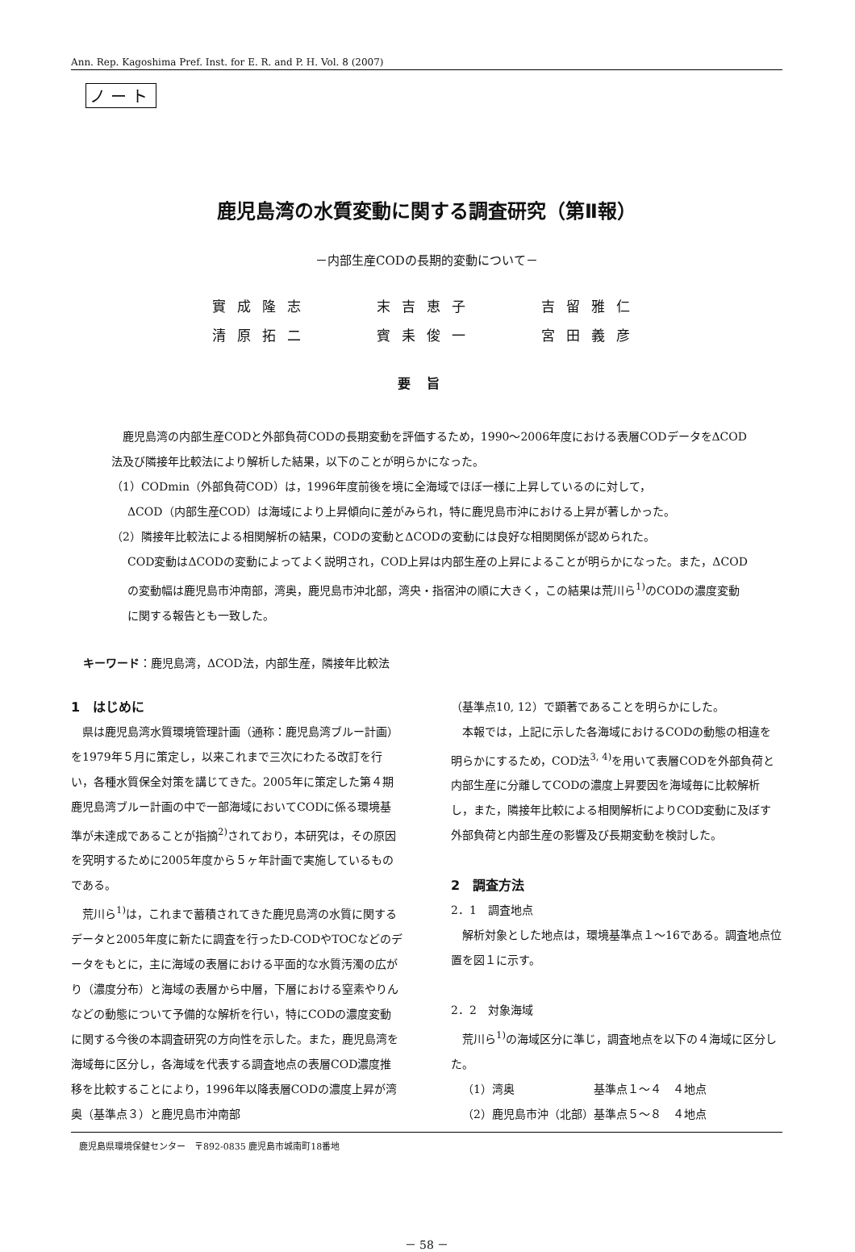Ann. Rep. Kagoshima Pref. Inst. for E. R. and P. H. Vol. 8 (2007)
ノート
鹿児島湾の水質変動に関する調査研究（第Ⅱ報）
－内部生産CODの長期的変動について－
實成隆志
清原拓二
末吉恵子
賓耒俊一
吉留雅仁
宮田義彦
要旨
　鹿児島湾の内部生産CODと外部負荷CODの長期変動を評価するため，1990～2006年度における表層CODデータをΔCOD法及び隣接年比較法により解析した結果，以下のことが明らかになった。
（1）CODmin（外部負荷COD）は，1996年度前後を境に全海域でほぼ一様に上昇しているのに対して，
ΔCOD（内部生産COD）は海域により上昇傾向に差がみられ，特に鹿児島市沖における上昇が著しかった。
（2）隣接年比較法による相関解析の結果，CODの変動とΔCODの変動には良好な相関関係が認められた。
COD変動はΔCODの変動によってよく説明され，COD上昇は内部生産の上昇によることが明らかになった。また，ΔCODの変動幅は鹿児島市沖南部，湾奥，鹿児島市沖北部，湾央・指宿沖の順に大きく，この結果は荒川ら<sup>1)</sup>のCODの濃度変動に関する報告とも一致した。
キーワード：鹿児島湾，ΔCOD法，内部生産，隣接年比較法
1　はじめに
県は鹿児島湾水質環境管理計画（通称：鹿児島湾ブルー計画）を1979年５月に策定し，以来これまで三次にわたる改訂を行い，各種水質保全対策を講じてきた。2005年に策定した第４期鹿児島湾ブルー計画の中で一部海域においてCODに係る環境基準が未達成であることが指摘<sup>2)</sup>されており，本研究は，その原因を究明するために2005年度から５ヶ年計画で実施しているものである。
荒川ら<sup>1)</sup>は，これまで蓄積されてきた鹿児島湾の水質に関するデータと2005年度に新たに調査を行ったD-CODやTOCなどのデータをもとに，主に海域の表層における平面的な水質汚濁の広がり（濃度分布）と海域の表層から中層，下層における窒素やりんなどの動態について予備的な解析を行い，特にCODの濃度変動に関する今後の本調査研究の方向性を示した。また，鹿児島湾を海域毎に区分し，各海域を代表する調査地点の表層COD濃度推移を比較することにより，1996年以降表層CODの濃度上昇が湾奥（基準点３）と鹿児島市沖南部
（基準点10, 12）で顕著であることを明らかにした。
本報では，上記に示した各海域におけるCODの動態の相違を明らかにするため，COD法<sup>3, 4)</sup>を用いて表層CODを外部負荷と内部生産に分離してCODの濃度上昇要因を海域毎に比較解析し，また，隣接年比較による相関解析によりCOD変動に及ぼす外部負荷と内部生産の影響及び長期変動を検討した。
2　調査方法
2．1　調査地点
解析対象とした地点は，環境基準点１～16である。調査地点位置を図１に示す。
2．2　対象海域
荒川ら<sup>1)</sup>の海域区分に準じ，調査地点を以下の４海域に区分した。
（1）湾奥　　　　　　　基準点１～４　４地点
（2）鹿児島市沖（北部）基準点５～８　４地点
鹿児島県環境保健センター　〒892-0835 鹿児島市城南町18番地
－ 58 －